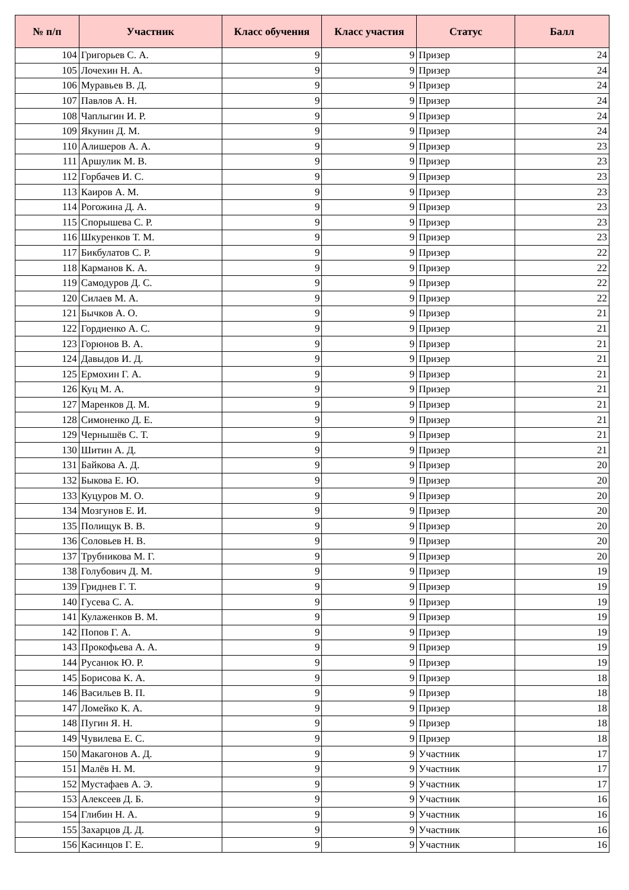| № п/п | Участник | Класс обучения | Класс участия | Статус | Балл |
| --- | --- | --- | --- | --- | --- |
| 104 | Григорьев С. А. | 9 | 9 | Призер | 24 |
| 105 | Лочехин Н. А. | 9 | 9 | Призер | 24 |
| 106 | Муравьев В. Д. | 9 | 9 | Призер | 24 |
| 107 | Павлов А. Н. | 9 | 9 | Призер | 24 |
| 108 | Чаплыгин И. Р. | 9 | 9 | Призер | 24 |
| 109 | Якунин Д. М. | 9 | 9 | Призер | 24 |
| 110 | Алишеров А. А. | 9 | 9 | Призер | 23 |
| 111 | Аршулик М. В. | 9 | 9 | Призер | 23 |
| 112 | Горбачев И. С. | 9 | 9 | Призер | 23 |
| 113 | Каиров А. М. | 9 | 9 | Призер | 23 |
| 114 | Рогожина Д. А. | 9 | 9 | Призер | 23 |
| 115 | Спорышева С. Р. | 9 | 9 | Призер | 23 |
| 116 | Шкуренков Т. М. | 9 | 9 | Призер | 23 |
| 117 | Бикбулатов С. Р. | 9 | 9 | Призер | 22 |
| 118 | Карманов К. А. | 9 | 9 | Призер | 22 |
| 119 | Самодуров Д. С. | 9 | 9 | Призер | 22 |
| 120 | Силаев М. А. | 9 | 9 | Призер | 22 |
| 121 | Бычков А. О. | 9 | 9 | Призер | 21 |
| 122 | Гордиенко А. С. | 9 | 9 | Призер | 21 |
| 123 | Горюнов В. А. | 9 | 9 | Призер | 21 |
| 124 | Давыдов И. Д. | 9 | 9 | Призер | 21 |
| 125 | Ермохин Г. А. | 9 | 9 | Призер | 21 |
| 126 | Куц М. А. | 9 | 9 | Призер | 21 |
| 127 | Маренков Д. М. | 9 | 9 | Призер | 21 |
| 128 | Симоненко Д. Е. | 9 | 9 | Призер | 21 |
| 129 | Чернышёв С. Т. | 9 | 9 | Призер | 21 |
| 130 | Шитин А. Д. | 9 | 9 | Призер | 21 |
| 131 | Байкова А. Д. | 9 | 9 | Призер | 20 |
| 132 | Быкова Е. Ю. | 9 | 9 | Призер | 20 |
| 133 | Куцуров М. О. | 9 | 9 | Призер | 20 |
| 134 | Мозгунов Е. И. | 9 | 9 | Призер | 20 |
| 135 | Полищук В. В. | 9 | 9 | Призер | 20 |
| 136 | Соловьев Н. В. | 9 | 9 | Призер | 20 |
| 137 | Трубникова М. Г. | 9 | 9 | Призер | 20 |
| 138 | Голубович Д. М. | 9 | 9 | Призер | 19 |
| 139 | Гриднев Г. Т. | 9 | 9 | Призер | 19 |
| 140 | Гусева С. А. | 9 | 9 | Призер | 19 |
| 141 | Кулаженков В. М. | 9 | 9 | Призер | 19 |
| 142 | Попов Г. А. | 9 | 9 | Призер | 19 |
| 143 | Прокофьева А. А. | 9 | 9 | Призер | 19 |
| 144 | Русанюк Ю. Р. | 9 | 9 | Призер | 19 |
| 145 | Борисова К. А. | 9 | 9 | Призер | 18 |
| 146 | Васильев В. П. | 9 | 9 | Призер | 18 |
| 147 | Ломейко К. А. | 9 | 9 | Призер | 18 |
| 148 | Пугин Я. Н. | 9 | 9 | Призер | 18 |
| 149 | Чувилева Е. С. | 9 | 9 | Призер | 18 |
| 150 | Макагонов А. Д. | 9 | 9 | Участник | 17 |
| 151 | Малёв Н. М. | 9 | 9 | Участник | 17 |
| 152 | Мустафаев А. Э. | 9 | 9 | Участник | 17 |
| 153 | Алексеев Д. Б. | 9 | 9 | Участник | 16 |
| 154 | Глибин Н. А. | 9 | 9 | Участник | 16 |
| 155 | Захарцов Д. Д. | 9 | 9 | Участник | 16 |
| 156 | Касинцов Г. Е. | 9 | 9 | Участник | 16 |